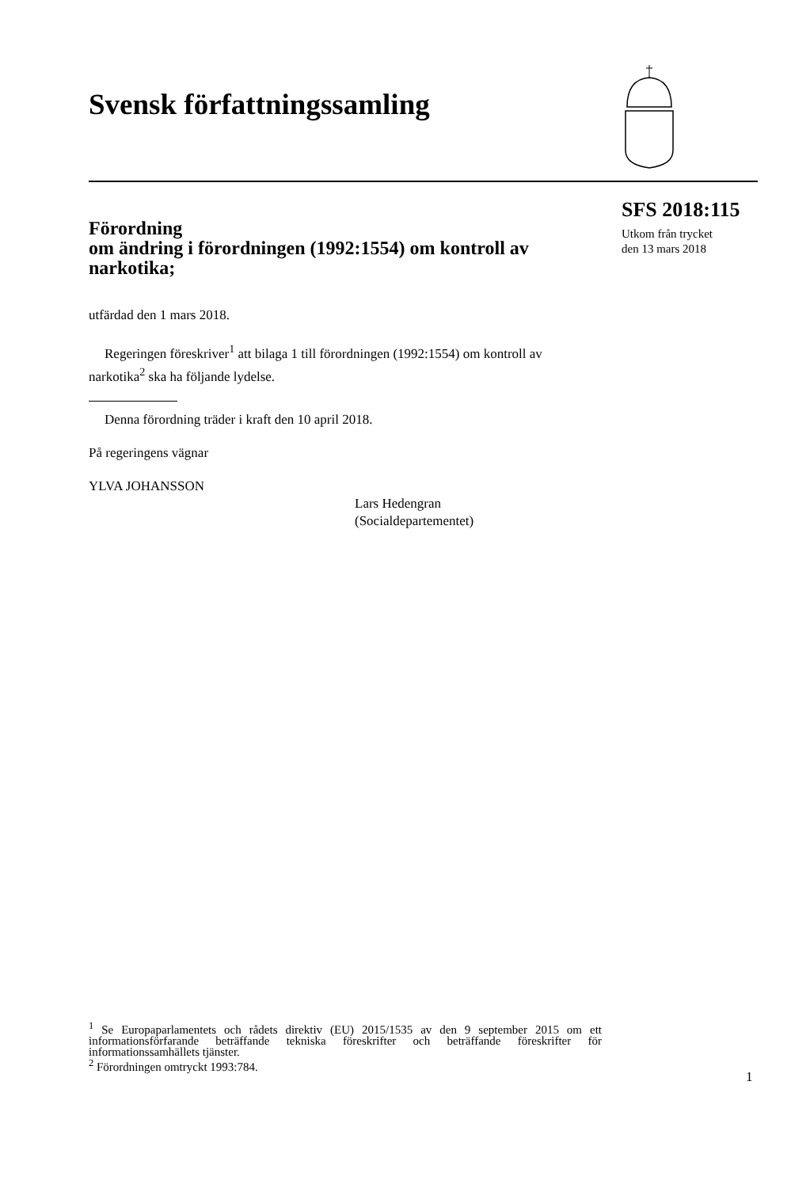Svensk författningssamling
SFS 2018:115
Utkom från trycket
den 13 mars 2018
Förordning
om ändring i förordningen (1992:1554) om kontroll av narkotika;
utfärdad den 1 mars 2018.
Regeringen föreskriver<sup>1</sup> att bilaga 1 till förordningen (1992:1554) om kontroll av narkotika<sup>2</sup> ska ha följande lydelse.
Denna förordning träder i kraft den 10 april 2018.
På regeringens vägnar
YLVA JOHANSSON
Lars Hedengran
(Socialdepartementet)
<sup>1</sup> Se Europaparlamentets och rådets direktiv (EU) 2015/1535 av den 9 september 2015 om ett informationsförfarande beträffande tekniska föreskrifter och beträffande föreskrifter för informationssamhällets tjänster.
<sup>2</sup> Förordningen omtryckt 1993:784.
1